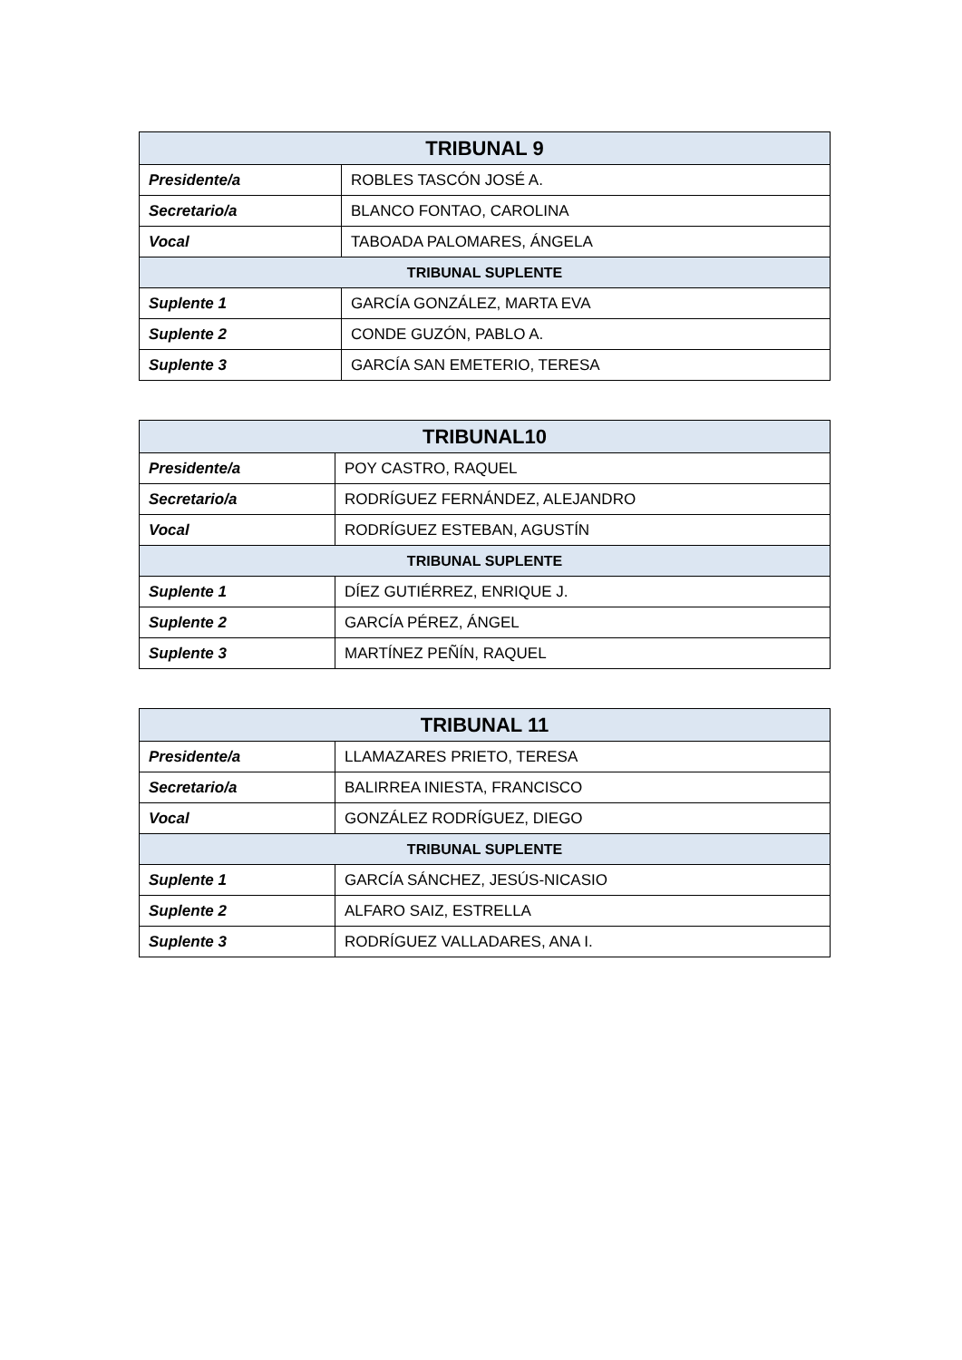| TRIBUNAL 9 | |
| --- | --- |
| Presidente/a | ROBLES TASCÓN JOSÉ A. |
| Secretario/a | BLANCO FONTAO, CAROLINA |
| Vocal | TABOADA PALOMARES, ÁNGELA |
| TRIBUNAL SUPLENTE | |
| Suplente 1 | GARCÍA GONZÁLEZ, MARTA EVA |
| Suplente 2 | CONDE GUZÓN, PABLO A. |
| Suplente 3 | GARCÍA SAN EMETERIO, TERESA |
| TRIBUNAL10 | |
| --- | --- |
| Presidente/a | POY CASTRO, RAQUEL |
| Secretario/a | RODRÍGUEZ FERNÁNDEZ, ALEJANDRO |
| Vocal | RODRÍGUEZ ESTEBAN, AGUSTÍN |
| TRIBUNAL SUPLENTE | |
| Suplente 1 | DÍEZ GUTIÉRREZ, ENRIQUE J. |
| Suplente 2 | GARCÍA PÉREZ, ÁNGEL |
| Suplente 3 | MARTÍNEZ PEÑÍN, RAQUEL |
| TRIBUNAL 11 | |
| --- | --- |
| Presidente/a | LLAMAZARES PRIETO, TERESA |
| Secretario/a | BALIRREA INIESTA, FRANCISCO |
| Vocal | GONZÁLEZ RODRÍGUEZ, DIEGO |
| TRIBUNAL SUPLENTE | |
| Suplente 1 | GARCÍA SÁNCHEZ, JESÚS-NICASIO |
| Suplente 2 | ALFARO SAIZ, ESTRELLA |
| Suplente 3 | RODRÍGUEZ VALLADARES, ANA I. |